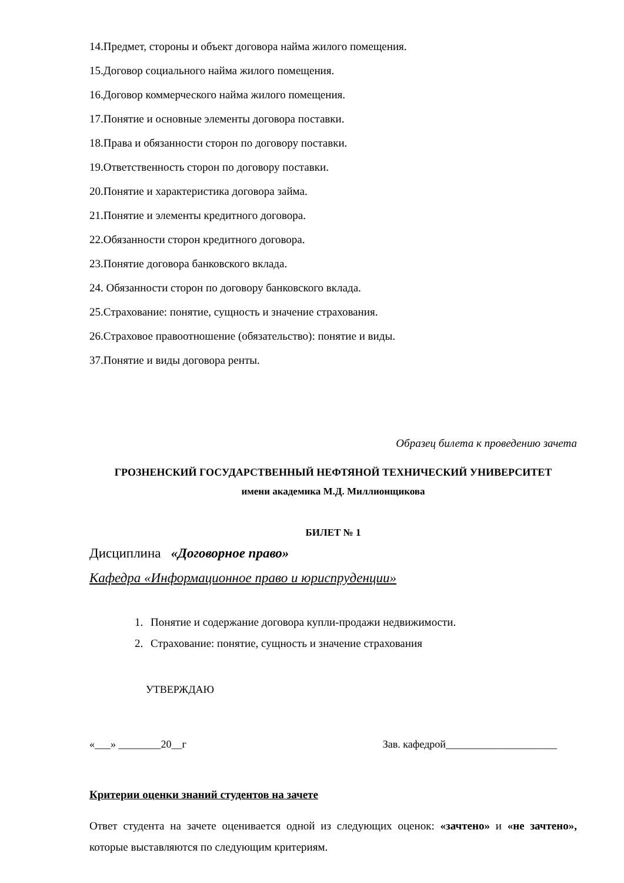14.Предмет, стороны и объект договора найма жилого помещения.
15.Договор социального найма жилого помещения.
16.Договор коммерческого найма жилого помещения.
17.Понятие и основные элементы договора поставки.
18.Права и обязанности сторон по договору поставки.
19.Ответственность сторон по договору поставки.
20.Понятие и характеристика договора займа.
21.Понятие и элементы кредитного договора.
22.Обязанности сторон кредитного договора.
23.Понятие договора банковского вклада.
24. Обязанности сторон по договору банковского вклада.
25.Страхование: понятие, сущность и значение страхования.
26.Страховое правоотношение (обязательство): понятие и виды.
37.Понятие и виды договора ренты.
Образец билета к проведению зачета
ГРОЗНЕНСКИЙ ГОСУДАРСТВЕННЫЙ НЕФТЯНОЙ ТЕХНИЧЕСКИЙ УНИВЕРСИТЕТ
имени академика М.Д. Миллионщикова
БИЛЕТ № 1
Дисциплина «Договорное право»
Кафедра «Информационное право и юриспруденции»
1. Понятие и содержание договора купли-продажи недвижимости.
2. Страхование: понятие, сущность и значение страхования
УТВЕРЖДАЮ
«___» ________20__г Зав. кафедрой_____________________
Критерии оценки знаний студентов на зачете
Ответ студента на зачете оценивается одной из следующих оценок: «зачтено» и «не зачтено», которые выставляются по следующим критериям.